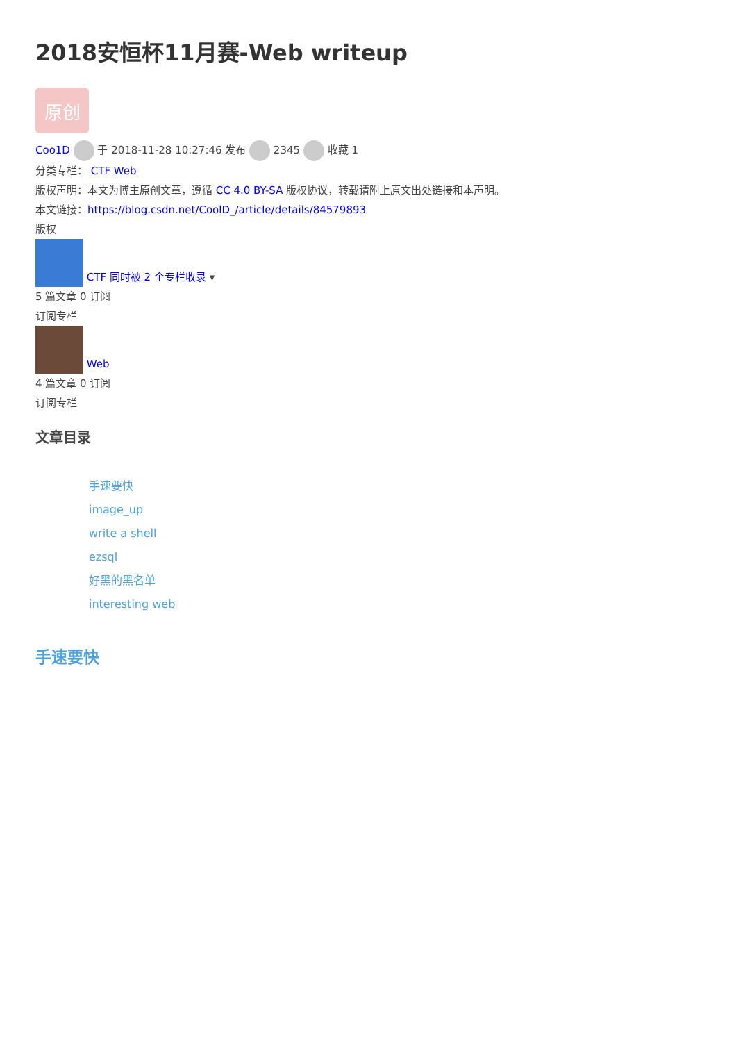2018安恒杯11月赛-Web writeup
原创
Coo1D 于 2018-11-28 10:27:46 发布 2345 收藏 1
分类专栏： CTF Web
版权声明：本文为博主原创文章，遵循 CC 4.0 BY-SA 版权协议，转载请附上原文出处链接和本声明。
本文链接：https://blog.csdn.net/CoolD_/article/details/84579893
版权
CTF 同时被 2 个专栏收录 ▾
5 篇文章 0 订阅
订阅专栏
Web
4 篇文章 0 订阅
订阅专栏
文章目录
手速要快
image_up
write a shell
ezsql
好黑的黑名单
interesting web
手速要快